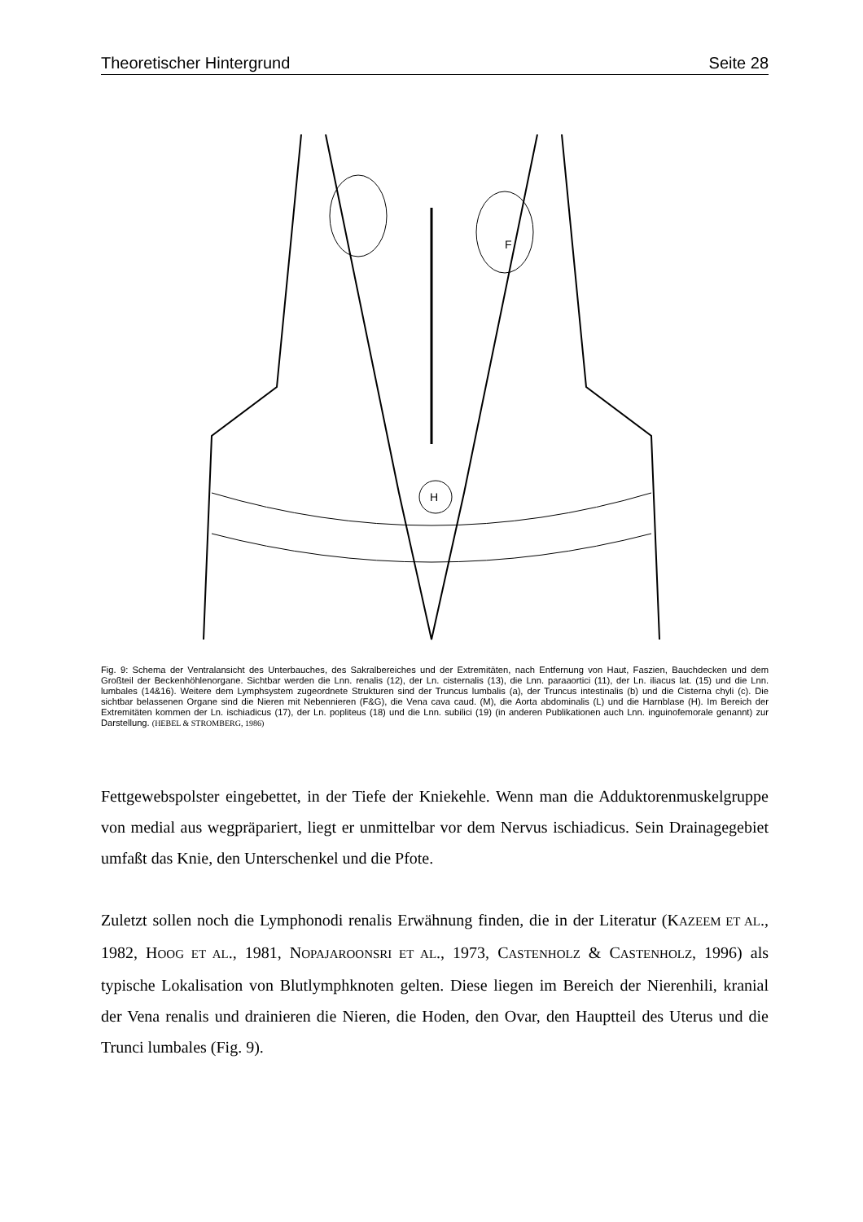Theoretischer Hintergrund Seite 28
F
H
Fig. 9: Schema der Ventralansicht des Unterbauches, des Sakralbereiches und der Extremitäten, nach Entfernung von Haut, Faszien, Bauchdecken und dem Großteil der Beckenhöhlenorgane. Sichtbar werden die Lnn. renalis (12), der Ln. cisternalis (13), die Lnn. paraaortici (11), der Ln. iliacus lat. (15) und die Lnn. lumbales (14&16). Weitere dem Lymphsystem zugeordnete Strukturen sind der Truncus lumbalis (a), der Truncus intestinalis (b) und die Cisterna chyli (c). Die sichtbar belassenen Organe sind die Nieren mit Nebennieren (F&G), die Vena cava caud. (M), die Aorta abdominalis (L) und die Harnblase (H). Im Bereich der Extremitäten kommen der Ln. ischiadicus (17), der Ln. popliteus (18) und die Lnn. subilici (19) (in anderen Publikationen auch Lnn. inguinofemorale genannt) zur Darstellung. (HEBEL & STROMBERG, 1986)
Fettgewebspolster eingebettet, in der Tiefe der Kniekehle. Wenn man die Adduktorenmuskelgruppe von medial aus wegpräpariert, liegt er unmittelbar vor dem Nervus ischiadicus. Sein Drainagegebiet umfaßt das Knie, den Unterschenkel und die Pfote.
Zuletzt sollen noch die Lymphonodi renalis Erwähnung finden, die in der Literatur (KAZEEM ET AL., 1982, HOOG ET AL., 1981, NOPAJAROONSRI ET AL., 1973, CASTENHOLZ & CASTENHOLZ, 1996) als typische Lokalisation von Blutlymphknoten gelten. Diese liegen im Bereich der Nierenhili, kranial der Vena renalis und drainieren die Nieren, die Hoden, den Ovar, den Hauptteil des Uterus und die Trunci lumbales (Fig. 9).